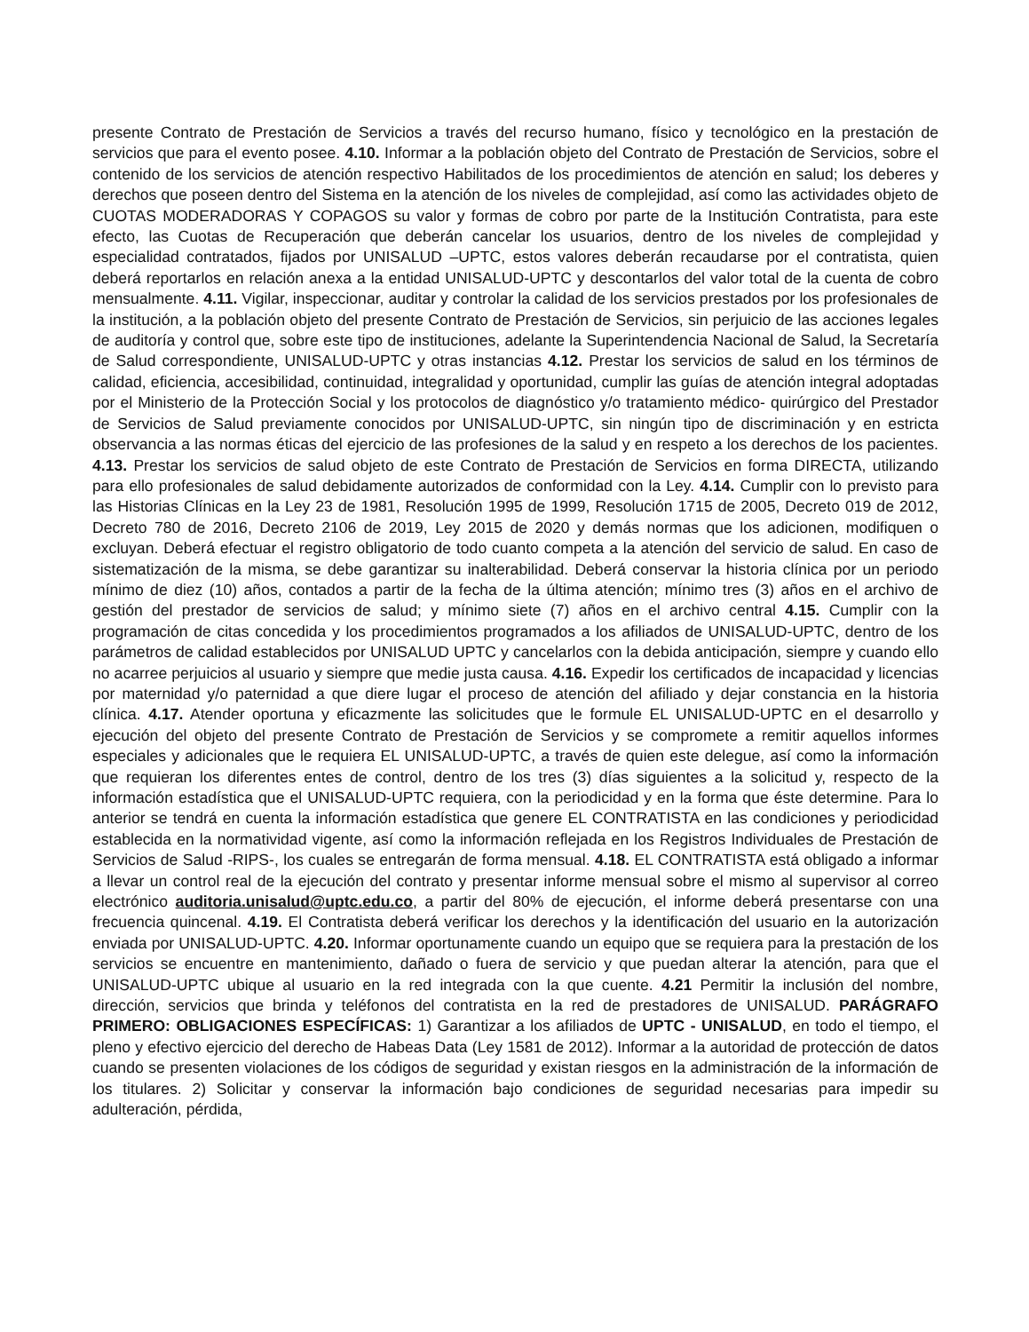presente Contrato de Prestación de Servicios a través del recurso humano, físico y tecnológico en la prestación de servicios que para el evento posee. 4.10. Informar a la población objeto del Contrato de Prestación de Servicios, sobre el contenido de los servicios de atención respectivo Habilitados de los procedimientos de atención en salud; los deberes y derechos que poseen dentro del Sistema en la atención de los niveles de complejidad, así como las actividades objeto de CUOTAS MODERADORAS Y COPAGOS su valor y formas de cobro por parte de la Institución Contratista, para este efecto, las Cuotas de Recuperación que deberán cancelar los usuarios, dentro de los niveles de complejidad y especialidad contratados, fijados por UNISALUD –UPTC, estos valores deberán recaudarse por el contratista, quien deberá reportarlos en relación anexa a la entidad UNISALUD-UPTC y descontarlos del valor total de la cuenta de cobro mensualmente. 4.11. Vigilar, inspeccionar, auditar y controlar la calidad de los servicios prestados por los profesionales de la institución, a la población objeto del presente Contrato de Prestación de Servicios, sin perjuicio de las acciones legales de auditoría y control que, sobre este tipo de instituciones, adelante la Superintendencia Nacional de Salud, la Secretaría de Salud correspondiente, UNISALUD-UPTC y otras instancias 4.12. Prestar los servicios de salud en los términos de calidad, eficiencia, accesibilidad, continuidad, integralidad y oportunidad, cumplir las guías de atención integral adoptadas por el Ministerio de la Protección Social y los protocolos de diagnóstico y/o tratamiento médico- quirúrgico del Prestador de Servicios de Salud previamente conocidos por UNISALUD-UPTC, sin ningún tipo de discriminación y en estricta observancia a las normas éticas del ejercicio de las profesiones de la salud y en respeto a los derechos de los pacientes. 4.13. Prestar los servicios de salud objeto de este Contrato de Prestación de Servicios en forma DIRECTA, utilizando para ello profesionales de salud debidamente autorizados de conformidad con la Ley. 4.14. Cumplir con lo previsto para las Historias Clínicas en la Ley 23 de 1981, Resolución 1995 de 1999, Resolución 1715 de 2005, Decreto 019 de 2012, Decreto 780 de 2016, Decreto 2106 de 2019, Ley 2015 de 2020 y demás normas que los adicionen, modifiquen o excluyan. Deberá efectuar el registro obligatorio de todo cuanto competa a la atención del servicio de salud. En caso de sistematización de la misma, se debe garantizar su inalterabilidad. Deberá conservar la historia clínica por un periodo mínimo de diez (10) años, contados a partir de la fecha de la última atención; mínimo tres (3) años en el archivo de gestión del prestador de servicios de salud; y mínimo siete (7) años en el archivo central 4.15. Cumplir con la programación de citas concedida y los procedimientos programados a los afiliados de UNISALUD-UPTC, dentro de los parámetros de calidad establecidos por UNISALUD UPTC y cancelarlos con la debida anticipación, siempre y cuando ello no acarree perjuicios al usuario y siempre que medie justa causa. 4.16. Expedir los certificados de incapacidad y licencias por maternidad y/o paternidad a que diere lugar el proceso de atención del afiliado y dejar constancia en la historia clínica. 4.17. Atender oportuna y eficazmente las solicitudes que le formule EL UNISALUD-UPTC en el desarrollo y ejecución del objeto del presente Contrato de Prestación de Servicios y se compromete a remitir aquellos informes especiales y adicionales que le requiera EL UNISALUD-UPTC, a través de quien este delegue, así como la información que requieran los diferentes entes de control, dentro de los tres (3) días siguientes a la solicitud y, respecto de la información estadística que el UNISALUD-UPTC requiera, con la periodicidad y en la forma que éste determine. Para lo anterior se tendrá en cuenta la información estadística que genere EL CONTRATISTA en las condiciones y periodicidad establecida en la normatividad vigente, así como la información reflejada en los Registros Individuales de Prestación de Servicios de Salud -RIPS-, los cuales se entregarán de forma mensual. 4.18. EL CONTRATISTA está obligado a informar a llevar un control real de la ejecución del contrato y presentar informe mensual sobre el mismo al supervisor al correo electrónico auditoria.unisalud@uptc.edu.co, a partir del 80% de ejecución, el informe deberá presentarse con una frecuencia quincenal. 4.19. El Contratista deberá verificar los derechos y la identificación del usuario en la autorización enviada por UNISALUD-UPTC. 4.20. Informar oportunamente cuando un equipo que se requiera para la prestación de los servicios se encuentre en mantenimiento, dañado o fuera de servicio y que puedan alterar la atención, para que el UNISALUD-UPTC ubique al usuario en la red integrada con la que cuente. 4.21 Permitir la inclusión del nombre, dirección, servicios que brinda y teléfonos del contratista en la red de prestadores de UNISALUD. PARÁGRAFO PRIMERO: OBLIGACIONES ESPECÍFICAS: 1) Garantizar a los afiliados de UPTC - UNISALUD, en todo el tiempo, el pleno y efectivo ejercicio del derecho de Habeas Data (Ley 1581 de 2012). Informar a la autoridad de protección de datos cuando se presenten violaciones de los códigos de seguridad y existan riesgos en la administración de la información de los titulares. 2) Solicitar y conservar la información bajo condiciones de seguridad necesarias para impedir su adulteración, pérdida,